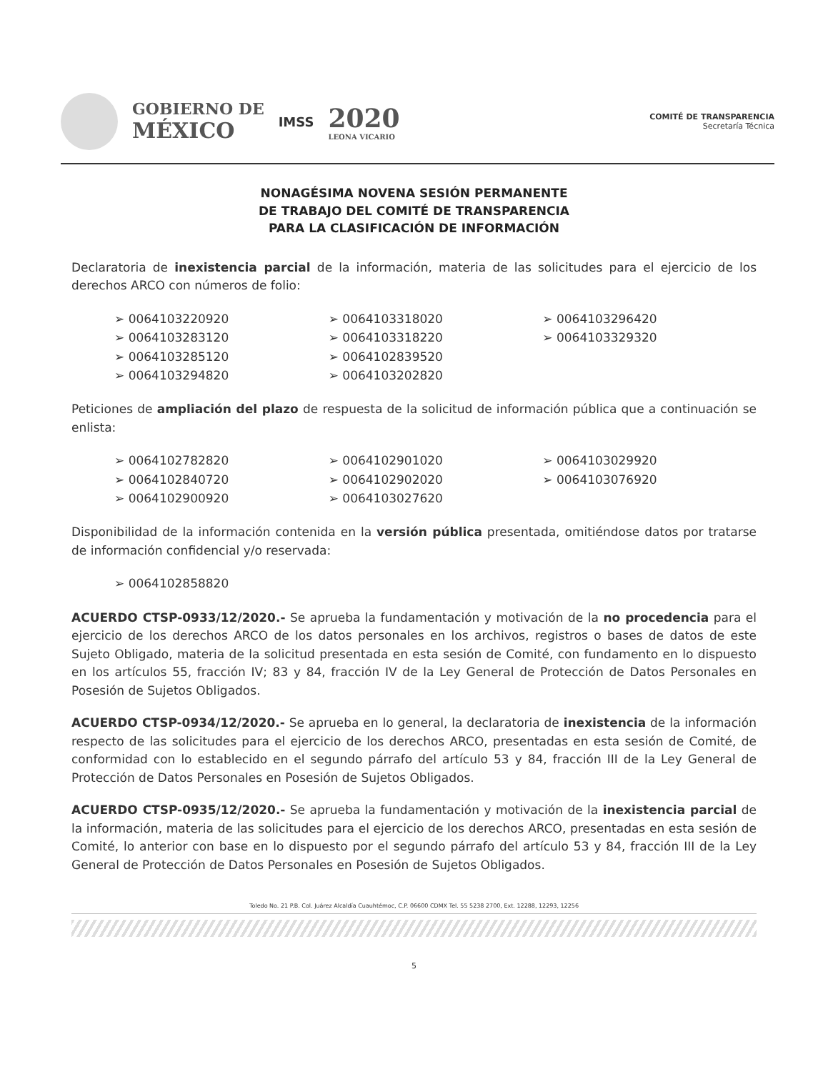GOBIERNO DE
MÉXICO
IMSS
2020
LEONA VICARIO
COMITÉ DE TRANSPARENCIA
Secretaría Técnica
NONAGÉSIMA NOVENA SESIÓN PERMANENTE
DE TRABAJO DEL COMITÉ DE TRANSPARENCIA
PARA LA CLASIFICACIÓN DE INFORMACIÓN
Declaratoria de inexistencia parcial de la información, materia de las solicitudes para el ejercicio de los derechos ARCO con números de folio:
➢ 0064103220920
➢ 0064103283120
➢ 0064103285120
➢ 0064103294820
➢ 0064103318020
➢ 0064103318220
➢ 0064102839520
➢ 0064103202820
➢ 0064103296420
➢ 0064103329320
Peticiones de ampliación del plazo de respuesta de la solicitud de información pública que a continuación se enlista:
➢ 0064102782820
➢ 0064102840720
➢ 0064102900920
➢ 0064102901020
➢ 0064102902020
➢ 0064103027620
➢ 0064103029920
➢ 0064103076920
Disponibilidad de la información contenida en la versión pública presentada, omitiéndose datos por tratarse de información confidencial y/o reservada:
➢ 0064102858820
ACUERDO CTSP-0933/12/2020.- Se aprueba la fundamentación y motivación de la no procedencia para el ejercicio de los derechos ARCO de los datos personales en los archivos, registros o bases de datos de este Sujeto Obligado, materia de la solicitud presentada en esta sesión de Comité, con fundamento en lo dispuesto en los artículos 55, fracción IV; 83 y 84, fracción IV de la Ley General de Protección de Datos Personales en Posesión de Sujetos Obligados.
ACUERDO CTSP-0934/12/2020.- Se aprueba en lo general, la declaratoria de inexistencia de la información respecto de las solicitudes para el ejercicio de los derechos ARCO, presentadas en esta sesión de Comité, de conformidad con lo establecido en el segundo párrafo del artículo 53 y 84, fracción III de la Ley General de Protección de Datos Personales en Posesión de Sujetos Obligados.
ACUERDO CTSP-0935/12/2020.- Se aprueba la fundamentación y motivación de la inexistencia parcial de la información, materia de las solicitudes para el ejercicio de los derechos ARCO, presentadas en esta sesión de Comité, lo anterior con base en lo dispuesto por el segundo párrafo del artículo 53 y 84, fracción III de la Ley General de Protección de Datos Personales en Posesión de Sujetos Obligados.
Toledo No. 21 P.B. Col. Juárez Alcaldía Cuauhtémoc, C.P. 06600 CDMX Tel. 55 5238 2700, Ext. 12288, 12293, 12256
5